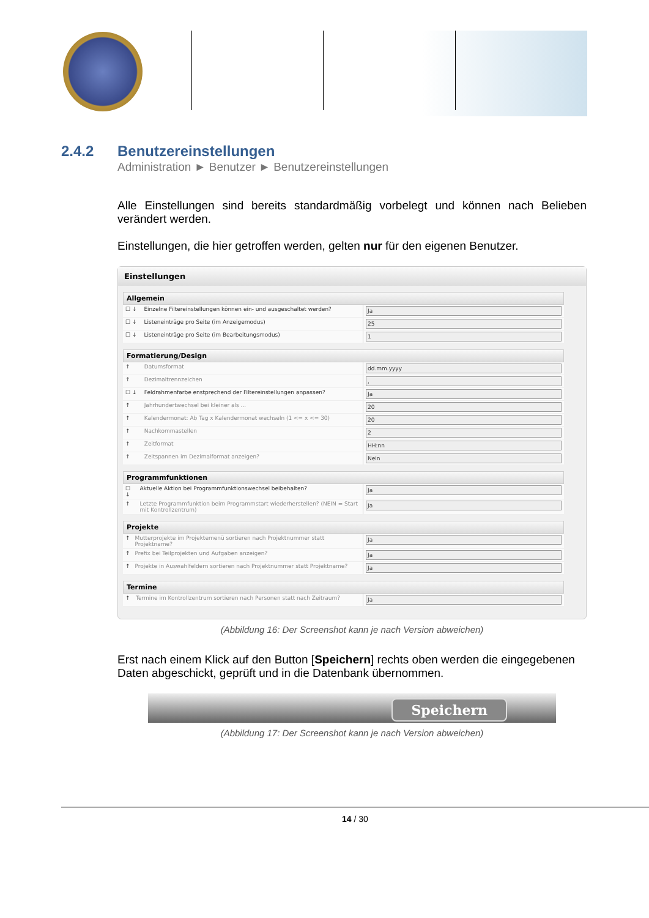2.4.2 Benutzereinstellungen
Administration ► Benutzer ► Benutzereinstellungen
Alle Einstellungen sind bereits standardmäßig vorbelegt und können nach Belieben verändert werden.
Einstellungen, die hier getroffen werden, gelten nur für den eigenen Benutzer.
Einstellungen
Allgemein
| ☐ ↓ | Einzelne Filtereinstellungen können ein- und ausgeschaltet werden? | Ja |
| ☐ ↓ | Listeneinträge pro Seite (im Anzeigemodus) | 25 |
| ☐ ↓ | Listeneinträge pro Seite (im Bearbeitungsmodus) | 1 |
Formatierung/Design
| ↑ | Datumsformat | dd.mm.yyyy |
| ↑ | Dezimaltrennzeichen | , |
| ☐ ↓ | Feldrahmenfarbe enstprechend der Filtereinstellungen anpassen? | Ja |
| ↑ | Jahrhundertwechsel bei kleiner als ... | 20 |
| ↑ | Kalendermonat: Ab Tag x Kalendermonat wechseln (1 <= x <= 30) | 20 |
| ↑ | Nachkommastellen | 2 |
| ↑ | Zeitformat | HH:nn |
| ↑ | Zeitspannen im Dezimalformat anzeigen? | Nein |
Programmfunktionen
| ☐ ↓ | Aktuelle Aktion bei Programmfunktionswechsel beibehalten? | Ja |
| ↑ | Letzte Programmfunktion beim Programmstart wiederherstellen? (NEIN = Start mit Kontrollzentrum) | Ja |
Projekte
| ↑ | Mutterprojekte im Projektemenü sortieren nach Projektnummer statt Projektname? | Ja |
| ↑ | Prefix bei Teilprojekten und Aufgaben anzeigen? | Ja |
| ↑ | Projekte in Auswahlfeldern sortieren nach Projektnummer statt Projektname? | Ja |
Termine
| ↑ | Termine im Kontrollzentrum sortieren nach Personen statt nach Zeitraum? | Ja |
(Abbildung 16: Der Screenshot kann je nach Version abweichen)
Erst nach einem Klick auf den Button [Speichern] rechts oben werden die eingegebenen Daten abgeschickt, geprüft und in die Datenbank übernommen.
Speichern
(Abbildung 17: Der Screenshot kann je nach Version abweichen)
14 / 30